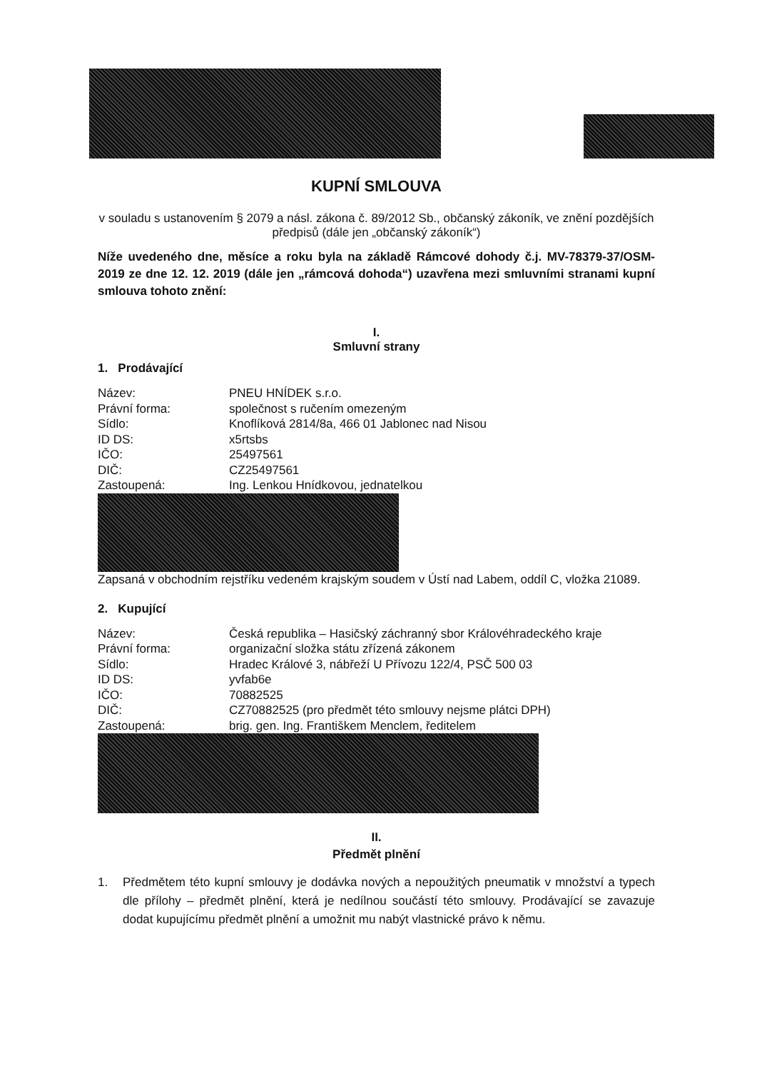KUPNÍ SMLOUVA
v souladu s ustanovením § 2079 a násl. zákona č. 89/2012 Sb., občanský zákoník, ve znění pozdějších předpisů (dále jen „občanský zákoník“)
Níže uvedeného dne, měsíce a roku byla na základě Rámcové dohody č.j. MV-78379-37/OSM-2019 ze dne 12. 12. 2019 (dále jen „rámcová dohoda“) uzavřena mezi smluvními stranami kupní smlouva tohoto znění:
I.
Smluvní strany
1. Prodávající
| Název: | PNEU HNÍDEK s.r.o. |
| Právní forma: | společnost s ručením omezeným |
| Sídlo: | Knoflíková 2814/8a, 466 01 Jablonec nad Nisou |
| ID DS: | x5rtsbs |
| IČO: | 25497561 |
| DIČ: | CZ25497561 |
| Zastoupená: | Ing. Lenkou Hnídkovou, jednatelkou |
Zapsaná v obchodním rejstříku vedeném krajským soudem v Ústí nad Labem, oddíl C, vložka 21089.
2. Kupující
| Název: | Česká republika – Hasičský záchranný sbor Královéhradeckého kraje |
| Právní forma: | organizační složka státu zřízená zákonem |
| Sídlo: | Hradec Králové 3, nábřeží U Přívozu 122/4, PSČ 500 03 |
| ID DS: | yvfab6e |
| IČO: | 70882525 |
| DIČ: | CZ70882525 (pro předmět této smlouvy nejsme plátci DPH) |
| Zastoupená: | brig. gen. Ing. Františkem Menclem, ředitelem |
II.
Předmět plnění
1. Předmětem této kupní smlouvy je dodávka nových a nepoužitých pneumatik v množství a typech dle přílohy – předmět plnění, která je nedílnou součástí této smlouvy. Prodávající se zavazuje dodat kupujícímu předmět plnění a umožnit mu nabýt vlastnické právo k němu.